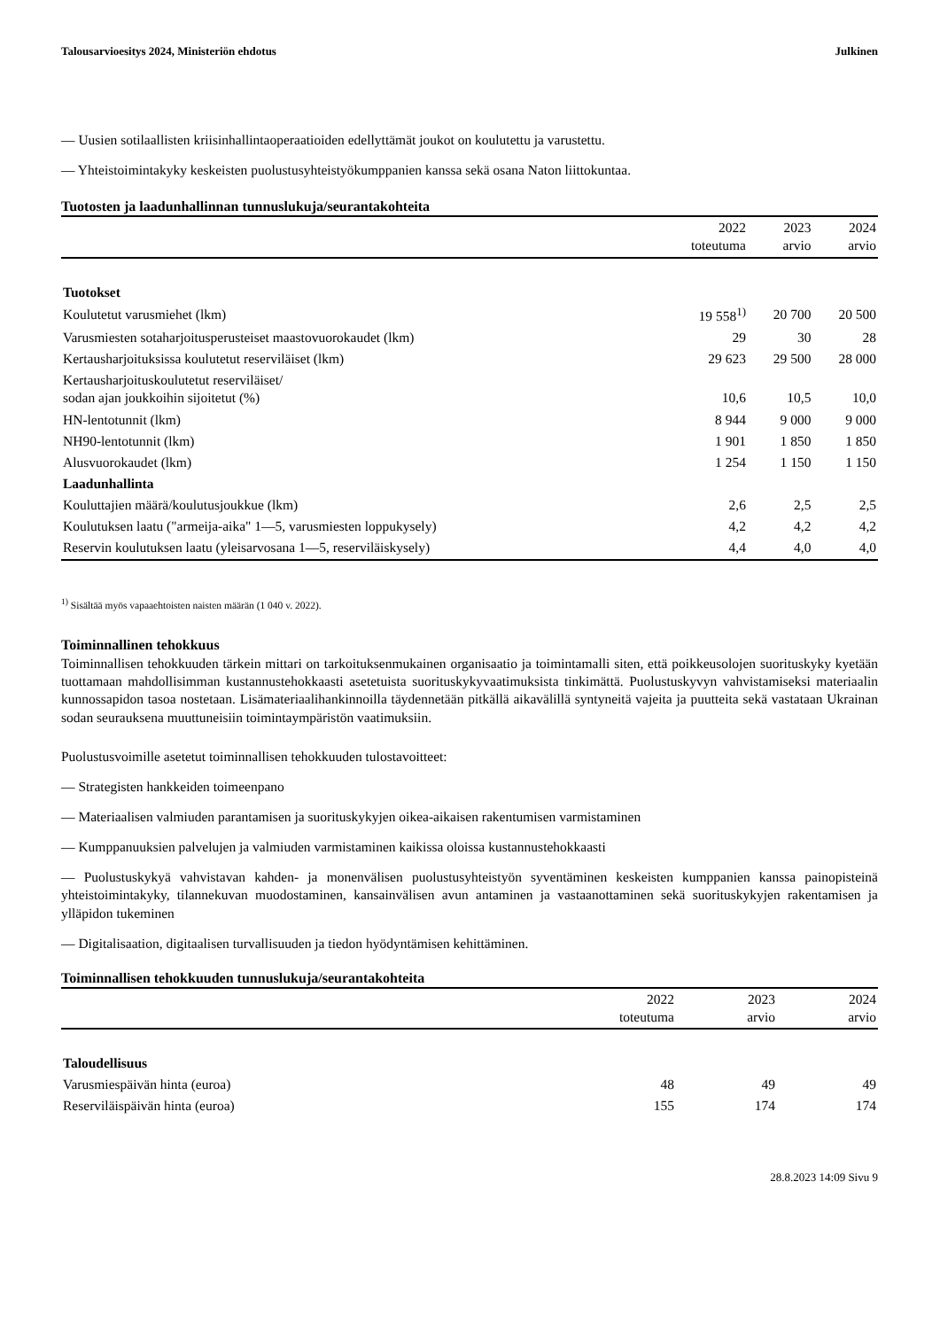Talousarvioesitys 2024, Ministeriön ehdotus Julkinen
— Uusien sotilaallisten kriisinhallintaoperaatioiden edellyttämät joukot on koulutettu ja varustettu.
— Yhteistoimintakyky keskeisten puolustusyhteistyökumppanien kanssa sekä osana Naton liittokuntaa.
Tuotosten ja laadunhallinnan tunnuslukuja/seurantakohteita
| | 2022 toteutuma | 2023 arvio | 2024 arvio |
| --- | --- | --- | --- |
| Tuotokset | | | |
| Koulutetut varusmiehet (lkm) | 19 558<sup>1)</sup> | 20 700 | 20 500 |
| Varusmiesten sotaharjoitusperusteiset maastovuorokaudet (lkm) | 29 | 30 | 28 |
| Kertausharjoituksissa koulutetut reserviläiset (lkm) | 29 623 | 29 500 | 28 000 |
| Kertausharjoituskoulutetut reserviläiset/ sodan ajan joukkoihin sijoitetut (%) | 10,6 | 10,5 | 10,0 |
| HN-lentotunnit (lkm) | 8 944 | 9 000 | 9 000 |
| NH90-lentotunnit (lkm) | 1 901 | 1 850 | 1 850 |
| Alusvuorokaudet (lkm) | 1 254 | 1 150 | 1 150 |
| Laadunhallinta | | | |
| Kouluttajien määrä/koulutusjoukkue (lkm) | 2,6 | 2,5 | 2,5 |
| Koulutuksen laatu ("armeija-aika" 1—5, varusmiesten loppukysely) | 4,2 | 4,2 | 4,2 |
| Reservin koulutuksen laatu (yleisarvosana 1—5, reserviläiskysely) | 4,4 | 4,0 | 4,0 |
<sup>1)</sup> Sisältää myös vapaaehtoisten naisten määrän (1 040 v. 2022).
Toiminnallinen tehokkuus
Toiminnallisen tehokkuuden tärkein mittari on tarkoituksenmukainen organisaatio ja toimintamalli siten, että poikkeusolojen suorituskyky kyetään tuottamaan mahdollisimman kustannustehokkaasti asetetuista suorituskykyvaatimuksista tinkimättä. Puolustuskyvyn vahvistamiseksi materiaalin kunnossapidon tasoa nostetaan. Lisämateriaalihankinnoilla täydennetään pitkällä aikavälillä syntyneitä vajeita ja puutteita sekä vastataan Ukrainan sodan seurauksena muuttuneisiin toimintaympäristön vaatimuksiin.
Puolustusvoimille asetetut toiminnallisen tehokkuuden tulostavoitteet:
— Strategisten hankkeiden toimeenpano
— Materiaalisen valmiuden parantamisen ja suorituskykyjen oikea-aikaisen rakentumisen varmistaminen
— Kumppanuuksien palvelujen ja valmiuden varmistaminen kaikissa oloissa kustannustehokkaasti
— Puolustuskykyä vahvistavan kahden- ja monenvälisen puolustusyhteistyön syventäminen keskeisten kumppanien kanssa painopisteinä yhteistoimintakyky, tilannekuvan muodostaminen, kansainvälisen avun antaminen ja vastaanottaminen sekä suorituskykyjen rakentamisen ja ylläpidon tukeminen
— Digitalisaation, digitaalisen turvallisuuden ja tiedon hyödyntämisen kehittäminen.
Toiminnallisen tehokkuuden tunnuslukuja/seurantakohteita
| | 2022 toteutuma | 2023 arvio | 2024 arvio |
| --- | --- | --- | --- |
| Taloudellisuus | | | |
| Varusmiespäivän hinta (euroa) | 48 | 49 | 49 |
| Reserviläispäivän hinta (euroa) | 155 | 174 | 174 |
28.8.2023 14:09 Sivu 9